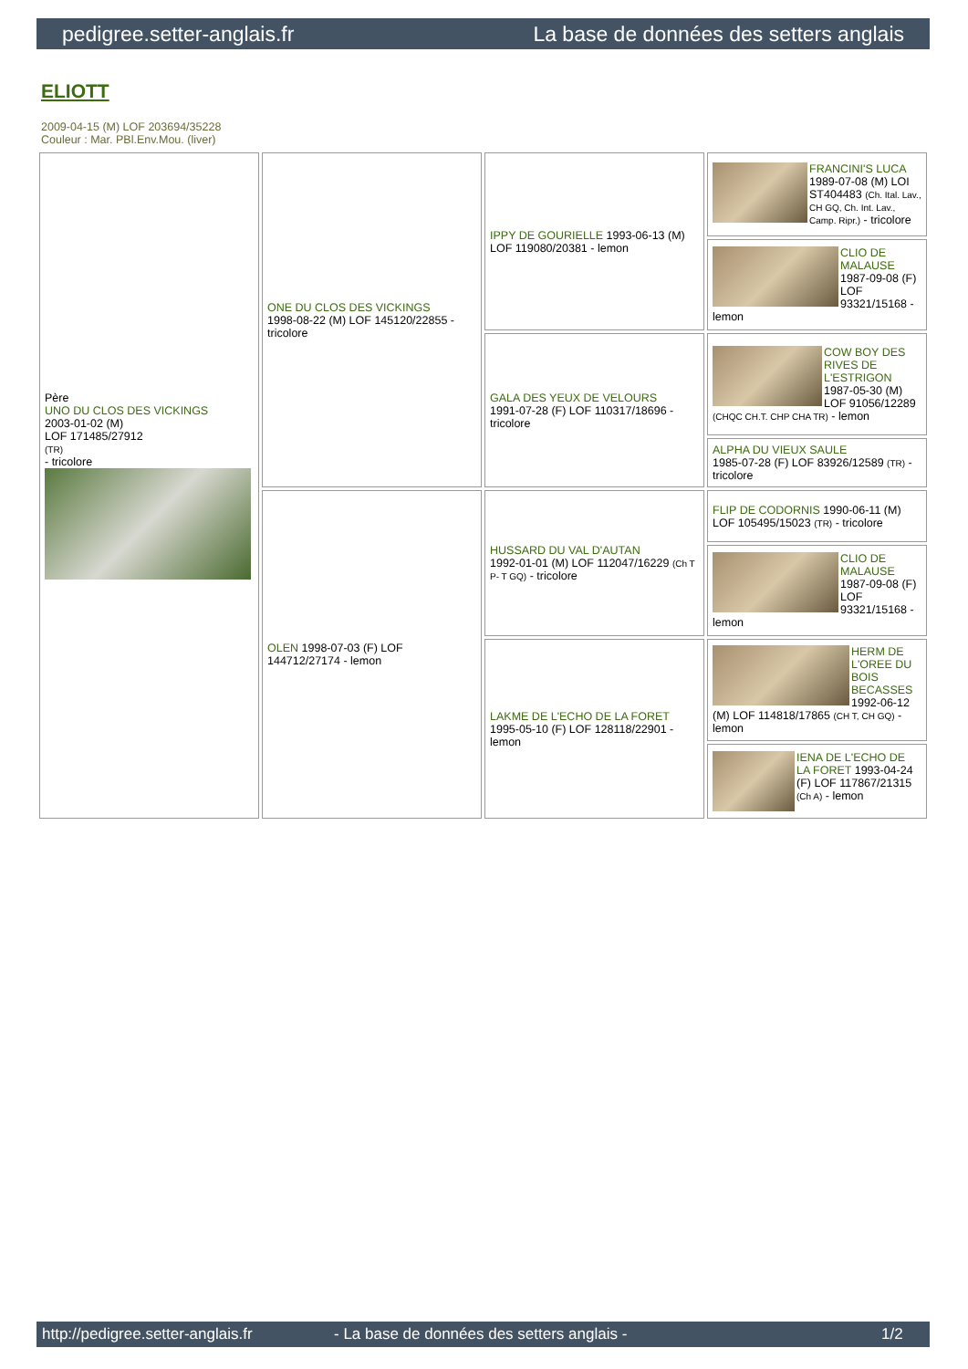pedigree.setter-anglais.fr La base de données des setters anglais
ELIOTT
2009-04-15 (M) LOF 203694/35228
Couleur : Mar. PBl.Env.Mou. (liver)
| Père UNO DU CLOS DES VICKINGS 2003-01-02 (M) LOF 171485/27912 (TR) - tricolore | ONE DU CLOS DES VICKINGS 1998-08-22 (M) LOF 145120/22855 - tricolore | IPPY DE GOURIELLE 1993-06-13 (M) LOF 119080/20381 - lemon | FRANCINI'S LUCA 1989-07-08 (M) LOI ST404483 (Ch. Ital. Lav., CH GQ, Ch. Int. Lav., Camp. Ripr.) - tricolore |
| | | | CLIO DE MALAUSE 1987-09-08 (F) LOF 93321/15168 - lemon |
| | | GALA DES YEUX DE VELOURS 1991-07-28 (F) LOF 110317/18696 - tricolore | COW BOY DES RIVES DE L'ESTRIGON 1987-05-30 (M) LOF 91056/12289 (CHQC CH.T. CHP CHA TR) - lemon |
| | | | ALPHA DU VIEUX SAULE 1985-07-28 (F) LOF 83926/12589 (TR) - tricolore |
| | OLEN 1998-07-03 (F) LOF 144712/27174 - lemon | HUSSARD DU VAL D'AUTAN 1992-01-01 (M) LOF 112047/16229 (Ch T P- T GQ) - tricolore | FLIP DE CODORNIS 1990-06-11 (M) LOF 105495/15023 (TR) - tricolore |
| | | | CLIO DE MALAUSE 1987-09-08 (F) LOF 93321/15168 - lemon |
| | | LAKME DE L'ECHO DE LA FORET 1995-05-10 (F) LOF 128118/22901 - lemon | HERM DE L'OREE DU BOIS BECASSES 1992-06-12 (M) LOF 114818/17865 (CH T, CH GQ) - lemon |
| | | | IENA DE L'ECHO DE LA FORET 1993-04-24 (F) LOF 117867/21315 (Ch A) - lemon |
http://pedigree.setter-anglais.fr - La base de données des setters anglais - 1/2